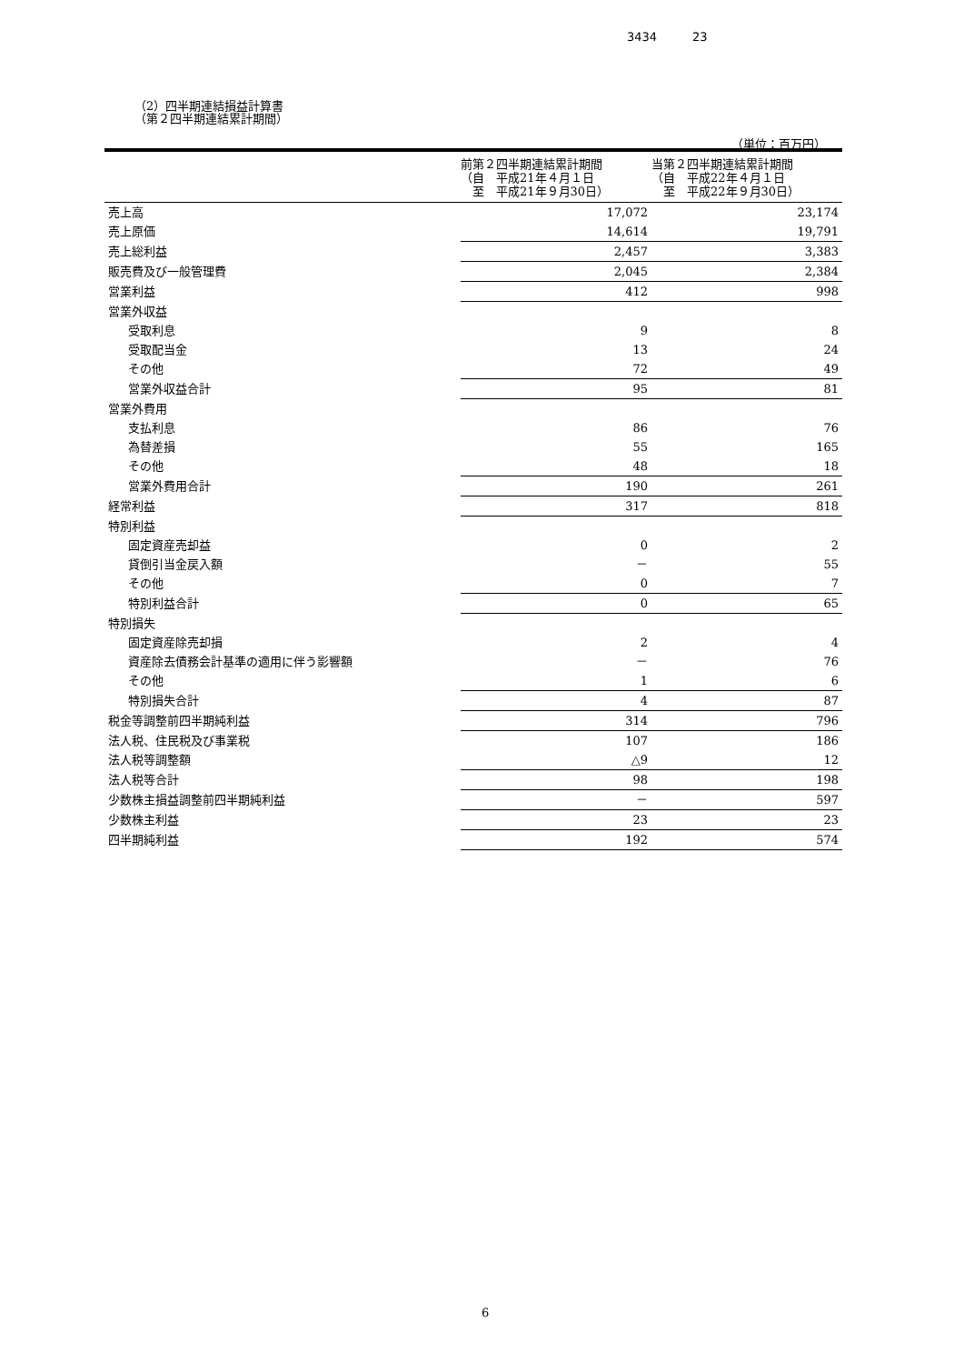3434　　　23
（2）四半期連結損益計算書
（第２四半期連結累計期間）
（単位：百万円）
| | 前第２四半期連結累計期間 （自 平成21年４月１日 至 平成21年９月30日） | 当第２四半期連結累計期間 （自 平成22年４月１日 至 平成22年９月30日） |
| --- | --- | --- |
| 売上高 | 17,072 | 23,174 |
| 売上原価 | 14,614 | 19,791 |
| 売上総利益 | 2,457 | 3,383 |
| 販売費及び一般管理費 | 2,045 | 2,384 |
| 営業利益 | 412 | 998 |
| 営業外収益 | | |
| 受取利息 | 9 | 8 |
| 受取配当金 | 13 | 24 |
| その他 | 72 | 49 |
| 営業外収益合計 | 95 | 81 |
| 営業外費用 | | |
| 支払利息 | 86 | 76 |
| 為替差損 | 55 | 165 |
| その他 | 48 | 18 |
| 営業外費用合計 | 190 | 261 |
| 経常利益 | 317 | 818 |
| 特別利益 | | |
| 固定資産売却益 | 0 | 2 |
| 貸倒引当金戻入額 | － | 55 |
| その他 | 0 | 7 |
| 特別利益合計 | 0 | 65 |
| 特別損失 | | |
| 固定資産除売却損 | 2 | 4 |
| 資産除去債務会計基準の適用に伴う影響額 | － | 76 |
| その他 | 1 | 6 |
| 特別損失合計 | 4 | 87 |
| 税金等調整前四半期純利益 | 314 | 796 |
| 法人税、住民税及び事業税 | 107 | 186 |
| 法人税等調整額 | △9 | 12 |
| 法人税等合計 | 98 | 198 |
| 少数株主損益調整前四半期純利益 | － | 597 |
| 少数株主利益 | 23 | 23 |
| 四半期純利益 | 192 | 574 |
6